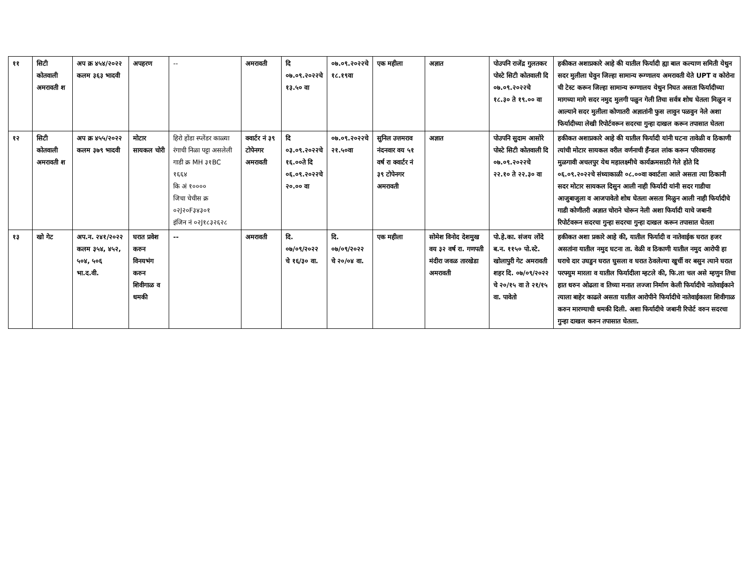| ११ | सिटी कोतवाली अमरावती श | अप क्र ४५४/२०२२ कलम ३६३ भादवी | अपहरण | -- | अमरावती | दि ०७.०९.२०२२चे १३.५० वा | ०७.०९.२०२२चे १८.१९वा | एक महीला | अज्ञात | पोउपनि राजेंद्र गुलतकर पोस्टे सिटी कोतवाली दि ०७.०९.२०२२चे १८.३० ते १९.०० वा | हकीकत अशाप्रकारे आहे की यातील फिर्यादी ह्या बाल कल्याण समिती येथुन सदर मुलीला घेवुन जिल्हा सामान्य रूग्णालय अमरावती येते UPT व कोरोना ची टेस्ट करून जिल्हा सामान्य रूग्णालय येथुन निघत असता फिर्यादीच्या मागच्या मागे सदर नमुद मुलगी पळुन गेली तिचा सर्वत्र शोध घेतला मिळुन न आल्याने सदर मुलीला कोणातरी अज्ञातांनी फुस लावुन पळवुन नेले अशा फिर्यादीच्या लेखी रिपोर्टवरून सदरचा गुन्हा दाखल करून तपासात घेतला |
| १२ | सिटी कोतवाली अमरावती श | अप क्र ४५५/२०२२ कलम ३७९ भादवी | मोटार सायकल चोरी | हिरो होंडा स्प्लेंडर काळ्या रंगाची निळा पट्टा असलेली गाडी क्र MH ३१BC १६६४ कि अं १०००० जिचा चेचीस क्र ०२J२०F३४३०१ इंजिन नं ०२J१८३२६२८ | क्वार्टर नं ३९ टोपेनगर अमरावती | दि ०३.०९.२०२२चे १६.००ते दि ०६.०९.२०२२चे २०.०० वा | ०७.०९.२०२२चे २१.५०वा | सुनिल उत्तमराव नंदनवार वय ५१ वर्ष रा क्वार्टर नं ३९ टोपेनगर अमरावती | अज्ञात | पोउपनि सुदाम आसोरे पोस्टे सिटी कोतवाली दि ०७.०९.२०२२चे २२.१० ते २२.३० वा | हकीकत अशाप्रकारे आहे की यातील फिर्यादी यांनी घटना तावेळी व ठिकाणी त्यांची मोटार सायकल वरील वर्णनाची हँन्डल लांक करून परिवारासह मुळगावी अचलपुर येथ महालक्ष्मीचे कार्यक्रमसाठी गेले होते दि ०६.०९.२०२२चे संध्याकाळी ०८.००वा क्वार्टला आले असता त्या ठिकानी सदर मोटार सायकल दिसुन आली नाही फिर्यादी यांनी सदर गाडीचा आजुबाजुला व आजपावेतो शोध घेतला असता मिळुन आली नाही फिर्यादीचे गाडी कोणीतरी अज्ञात चोराने चोरून नेली अशा फिर्यादी याचे जबानी रिपोर्टवरून सदरचा गुन्हा सदरचा गुन्हा दाखल करून तपासात घेतला |
| १३ | खो गेट | अप.न. २४१/२०२२ कलम ३५४, ४५२, ५०४, ५०६ भा.द.वी. | घरात प्रवेश करुन विनयभंग करुन शिवीगाळ व धमकी | -- | अमरावती | दि. ०७/०९/२०२२ चे १६/३० वा. | दि. ०७/०९/२०२२ चे २०/०४ वा. | एक महीला | सोमेश विनोद देशमुख वय ३२ वर्ष रा. गणपती मंदीरा जवळ तारखेडा अमरावती | पो.हे.का. संजय लोंदे ब.न. ११५० पो.स्टे. खोलापुरी गेट अमरावती शहर दि. ०७/०९/२०२२ चे २०/१५ वा ते २१/१५ वा. पावेतो | हकीकत अशा प्रकारे आहे की, यातील फिर्यादी व नातेवाईक घरात हजर असतांना यातील नमुद घटना ता. वेळी व ठिकाणी यातील नमुद आरोपी हा घराचे दार उघडुन घरात घुसला व घरात ठेवलेल्या खुर्ची वर बसुन त्याने घरात परफ्युम मारला व यातील फिर्यादीला म्हटले की, फि.ला चल असे म्हणुन तिचा हात धरुन ओढला व तिच्या मनात लज्जा निर्माण केली फिर्यादीचे नातेवाईकाने त्याला बाहेर काढले असता यातील आरोपीने फिर्यादीचे नातेवाईकाला शिवीगाळ करुन मारण्याची धमकी दिली. अशा फिर्यादीचे जबानी रिपोर्ट वरुन सदरचा गुन्हा दाखल करुन तपासात घेतला. |